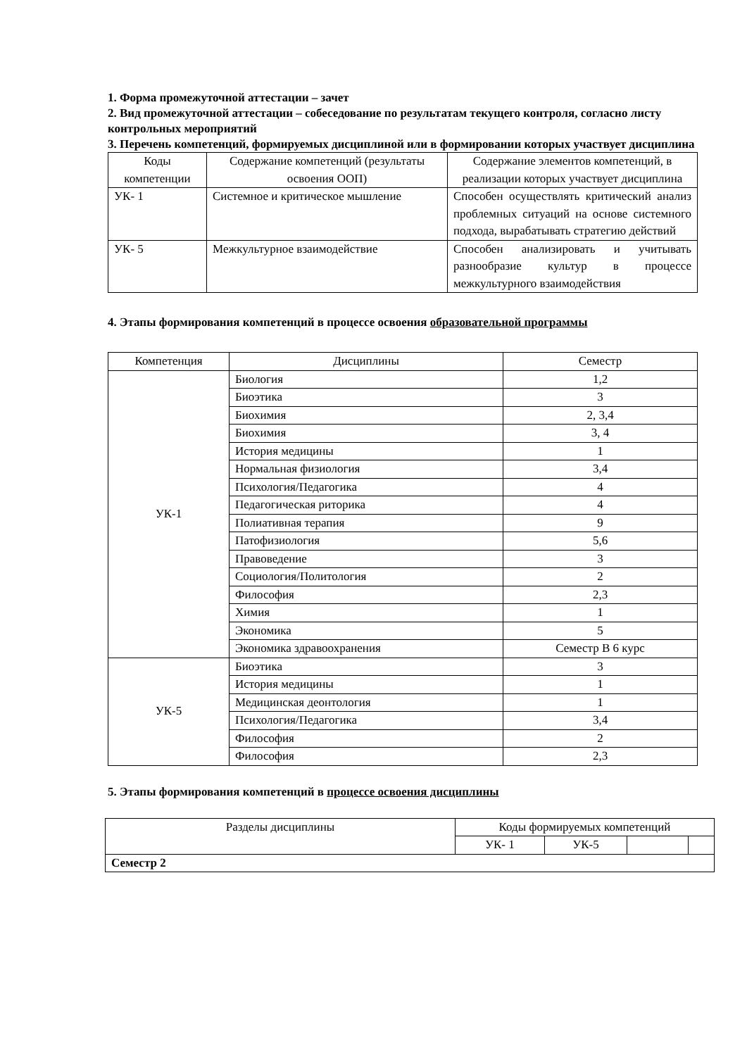1. Форма промежуточной аттестации – зачет
2. Вид промежуточной аттестации – собеседование по результатам текущего контроля, согласно листу контрольных мероприятий
3. Перечень компетенций, формируемых дисциплиной или в формировании которых участвует дисциплина
| Коды компетенции | Содержание компетенций (результаты освоения ООП) | Содержание элементов компетенций, в реализации которых участвует дисциплина |
| --- | --- | --- |
| УК- 1 | Системное и критическое мышление | Способен осуществлять критический анализ проблемных ситуаций на основе системного подхода, вырабатывать стратегию действий |
| УК- 5 | Межкультурное взаимодействие | Способен анализировать и учитывать разнообразие культур в процессе межкультурного взаимодействия |
4. Этапы формирования компетенций в процессе освоения образовательной программы
| Компетенция | Дисциплины | Семестр |
| УК-1 | Биология | 1,2 |
| | Биоэтика | 3 |
| | Биохимия | 2, 3,4 |
| | Биохимия | 3, 4 |
| | История медицины | 1 |
| | Нормальная физиология | 3,4 |
| | Психология/Педагогика | 4 |
| | Педагогическая риторика | 4 |
| | Полиативная терапия | 9 |
| | Патофизиология | 5,6 |
| | Правоведение | 3 |
| | Социология/Политология | 2 |
| | Философия | 2,3 |
| | Химия | 1 |
| | Экономика | 5 |
| | Экономика здравоохранения | Семестр В 6 курс |
| УК-5 | Биоэтика | 3 |
| | История медицины | 1 |
| | Медицинская деонтология | 1 |
| | Психология/Педагогика | 3,4 |
| | Философия | 2 |
| | Философия | 2,3 |
5. Этапы формирования компетенций в процессе освоения дисциплины
| Разделы дисциплины | Коды формируемых компетенций | | | |
| | УК- 1 | УК-5 | | |
| Семестр 2 | | | | |